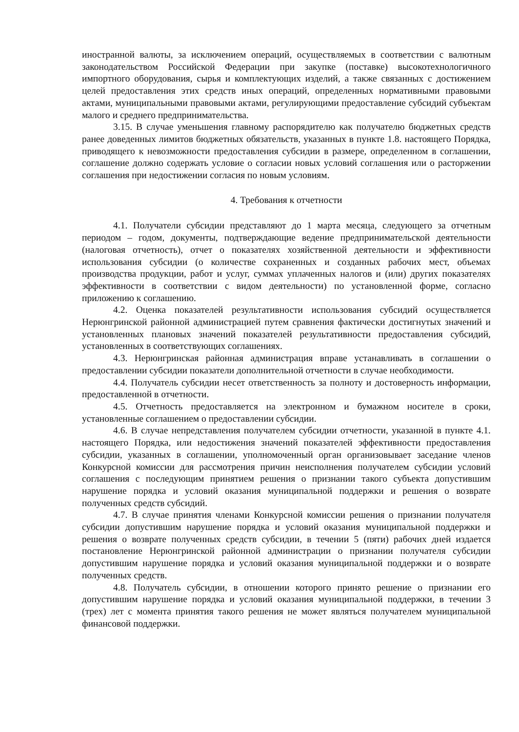иностранной валюты, за исключением операций, осуществляемых в соответствии с валютным законодательством Российской Федерации при закупке (поставке) высокотехнологичного импортного оборудования, сырья и комплектующих изделий, а также связанных с достижением целей предоставления этих средств иных операций, определенных нормативными правовыми актами, муниципальными правовыми актами, регулирующими предоставление субсидий субъектам малого и среднего предпринимательства.
3.15. В случае уменьшения главному распорядителю как получателю бюджетных средств ранее доведенных лимитов бюджетных обязательств, указанных в пункте 1.8. настоящего Порядка, приводящего к невозможности предоставления субсидии в размере, определенном в соглашении, соглашение должно содержать условие о согласии новых условий соглашения или о расторжении соглашения при недостижении согласия по новым условиям.
4. Требования к отчетности
4.1. Получатели субсидии представляют до 1 марта месяца, следующего за отчетным периодом – годом, документы, подтверждающие ведение предпринимательской деятельности (налоговая отчетность), отчет о показателях хозяйственной деятельности и эффективности использования субсидии (о количестве сохраненных и созданных рабочих мест, объемах производства продукции, работ и услуг, суммах уплаченных налогов и (или) других показателях эффективности в соответствии с видом деятельности) по установленной форме, согласно приложению к соглашению.
4.2. Оценка показателей результативности использования субсидий осуществляется Нерюнгринской районной администрацией путем сравнения фактически достигнутых значений и установленных плановых значений показателей результативности предоставления субсидий, установленных в соответствующих соглашениях.
4.3. Нерюнгринская районная администрация вправе устанавливать в соглашении о предоставлении субсидии показатели дополнительной отчетности в случае необходимости.
4.4. Получатель субсидии несет ответственность за полноту и достоверность информации, предоставленной в отчетности.
4.5. Отчетность предоставляется на электронном и бумажном носителе в сроки, установленные соглашением о предоставлении субсидии.
4.6. В случае непредставления получателем субсидии отчетности, указанной в пункте 4.1. настоящего Порядка, или недостижения значений показателей эффективности предоставления субсидии, указанных в соглашении, уполномоченный орган организовывает заседание членов Конкурсной комиссии для рассмотрения причин неисполнения получателем субсидии условий соглашения с последующим принятием решения о признании такого субъекта допустившим нарушение порядка и условий оказания муниципальной поддержки и решения о возврате полученных средств субсидий.
4.7. В случае принятия членами Конкурсной комиссии решения о признании получателя субсидии допустившим нарушение порядка и условий оказания муниципальной поддержки и решения о возврате полученных средств субсидии, в течении 5 (пяти) рабочих дней издается постановление Нерюнгринской районной администрации о признании получателя субсидии допустившим нарушение порядка и условий оказания муниципальной поддержки и о возврате полученных средств.
4.8. Получатель субсидии, в отношении которого принято решение о признании его допустившим нарушение порядка и условий оказания муниципальной поддержки, в течении 3 (трех) лет с момента принятия такого решения не может являться получателем муниципальной финансовой поддержки.